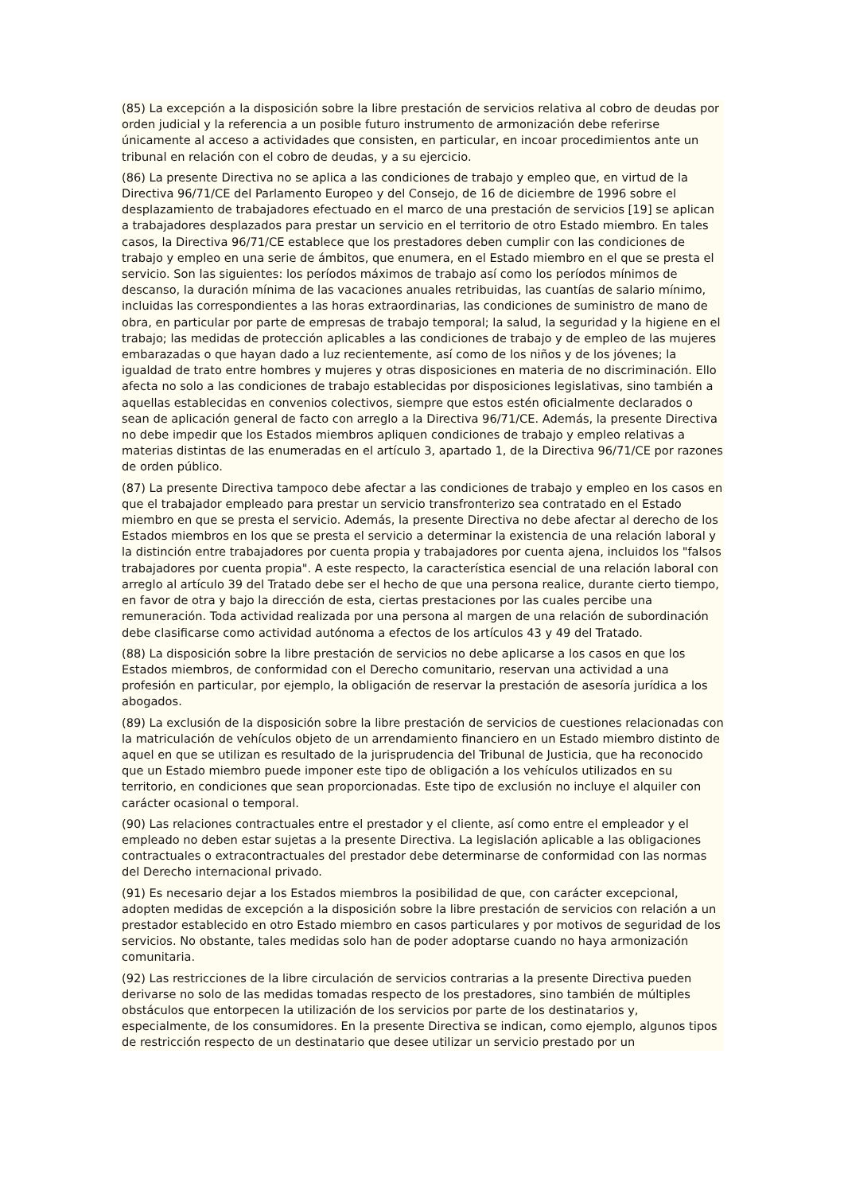(85) La excepción a la disposición sobre la libre prestación de servicios relativa al cobro de deudas por orden judicial y la referencia a un posible futuro instrumento de armonización debe referirse únicamente al acceso a actividades que consisten, en particular, en incoar procedimientos ante un tribunal en relación con el cobro de deudas, y a su ejercicio.
(86) La presente Directiva no se aplica a las condiciones de trabajo y empleo que, en virtud de la Directiva 96/71/CE del Parlamento Europeo y del Consejo, de 16 de diciembre de 1996 sobre el desplazamiento de trabajadores efectuado en el marco de una prestación de servicios [19] se aplican a trabajadores desplazados para prestar un servicio en el territorio de otro Estado miembro. En tales casos, la Directiva 96/71/CE establece que los prestadores deben cumplir con las condiciones de trabajo y empleo en una serie de ámbitos, que enumera, en el Estado miembro en el que se presta el servicio. Son las siguientes: los períodos máximos de trabajo así como los períodos mínimos de descanso, la duración mínima de las vacaciones anuales retribuidas, las cuantías de salario mínimo, incluidas las correspondientes a las horas extraordinarias, las condiciones de suministro de mano de obra, en particular por parte de empresas de trabajo temporal; la salud, la seguridad y la higiene en el trabajo; las medidas de protección aplicables a las condiciones de trabajo y de empleo de las mujeres embarazadas o que hayan dado a luz recientemente, así como de los niños y de los jóvenes; la igualdad de trato entre hombres y mujeres y otras disposiciones en materia de no discriminación. Ello afecta no solo a las condiciones de trabajo establecidas por disposiciones legislativas, sino también a aquellas establecidas en convenios colectivos, siempre que estos estén oficialmente declarados o sean de aplicación general de facto con arreglo a la Directiva 96/71/CE. Además, la presente Directiva no debe impedir que los Estados miembros apliquen condiciones de trabajo y empleo relativas a materias distintas de las enumeradas en el artículo 3, apartado 1, de la Directiva 96/71/CE por razones de orden público.
(87) La presente Directiva tampoco debe afectar a las condiciones de trabajo y empleo en los casos en que el trabajador empleado para prestar un servicio transfronterizo sea contratado en el Estado miembro en que se presta el servicio. Además, la presente Directiva no debe afectar al derecho de los Estados miembros en los que se presta el servicio a determinar la existencia de una relación laboral y la distinción entre trabajadores por cuenta propia y trabajadores por cuenta ajena, incluidos los "falsos trabajadores por cuenta propia". A este respecto, la característica esencial de una relación laboral con arreglo al artículo 39 del Tratado debe ser el hecho de que una persona realice, durante cierto tiempo, en favor de otra y bajo la dirección de esta, ciertas prestaciones por las cuales percibe una remuneración. Toda actividad realizada por una persona al margen de una relación de subordinación debe clasificarse como actividad autónoma a efectos de los artículos 43 y 49 del Tratado.
(88) La disposición sobre la libre prestación de servicios no debe aplicarse a los casos en que los Estados miembros, de conformidad con el Derecho comunitario, reservan una actividad a una profesión en particular, por ejemplo, la obligación de reservar la prestación de asesoría jurídica a los abogados.
(89) La exclusión de la disposición sobre la libre prestación de servicios de cuestiones relacionadas con la matriculación de vehículos objeto de un arrendamiento financiero en un Estado miembro distinto de aquel en que se utilizan es resultado de la jurisprudencia del Tribunal de Justicia, que ha reconocido que un Estado miembro puede imponer este tipo de obligación a los vehículos utilizados en su territorio, en condiciones que sean proporcionadas. Este tipo de exclusión no incluye el alquiler con carácter ocasional o temporal.
(90) Las relaciones contractuales entre el prestador y el cliente, así como entre el empleador y el empleado no deben estar sujetas a la presente Directiva. La legislación aplicable a las obligaciones contractuales o extracontractuales del prestador debe determinarse de conformidad con las normas del Derecho internacional privado.
(91) Es necesario dejar a los Estados miembros la posibilidad de que, con carácter excepcional, adopten medidas de excepción a la disposición sobre la libre prestación de servicios con relación a un prestador establecido en otro Estado miembro en casos particulares y por motivos de seguridad de los servicios. No obstante, tales medidas solo han de poder adoptarse cuando no haya armonización comunitaria.
(92) Las restricciones de la libre circulación de servicios contrarias a la presente Directiva pueden derivarse no solo de las medidas tomadas respecto de los prestadores, sino también de múltiples obstáculos que entorpecen la utilización de los servicios por parte de los destinatarios y, especialmente, de los consumidores. En la presente Directiva se indican, como ejemplo, algunos tipos de restricción respecto de un destinatario que desee utilizar un servicio prestado por un